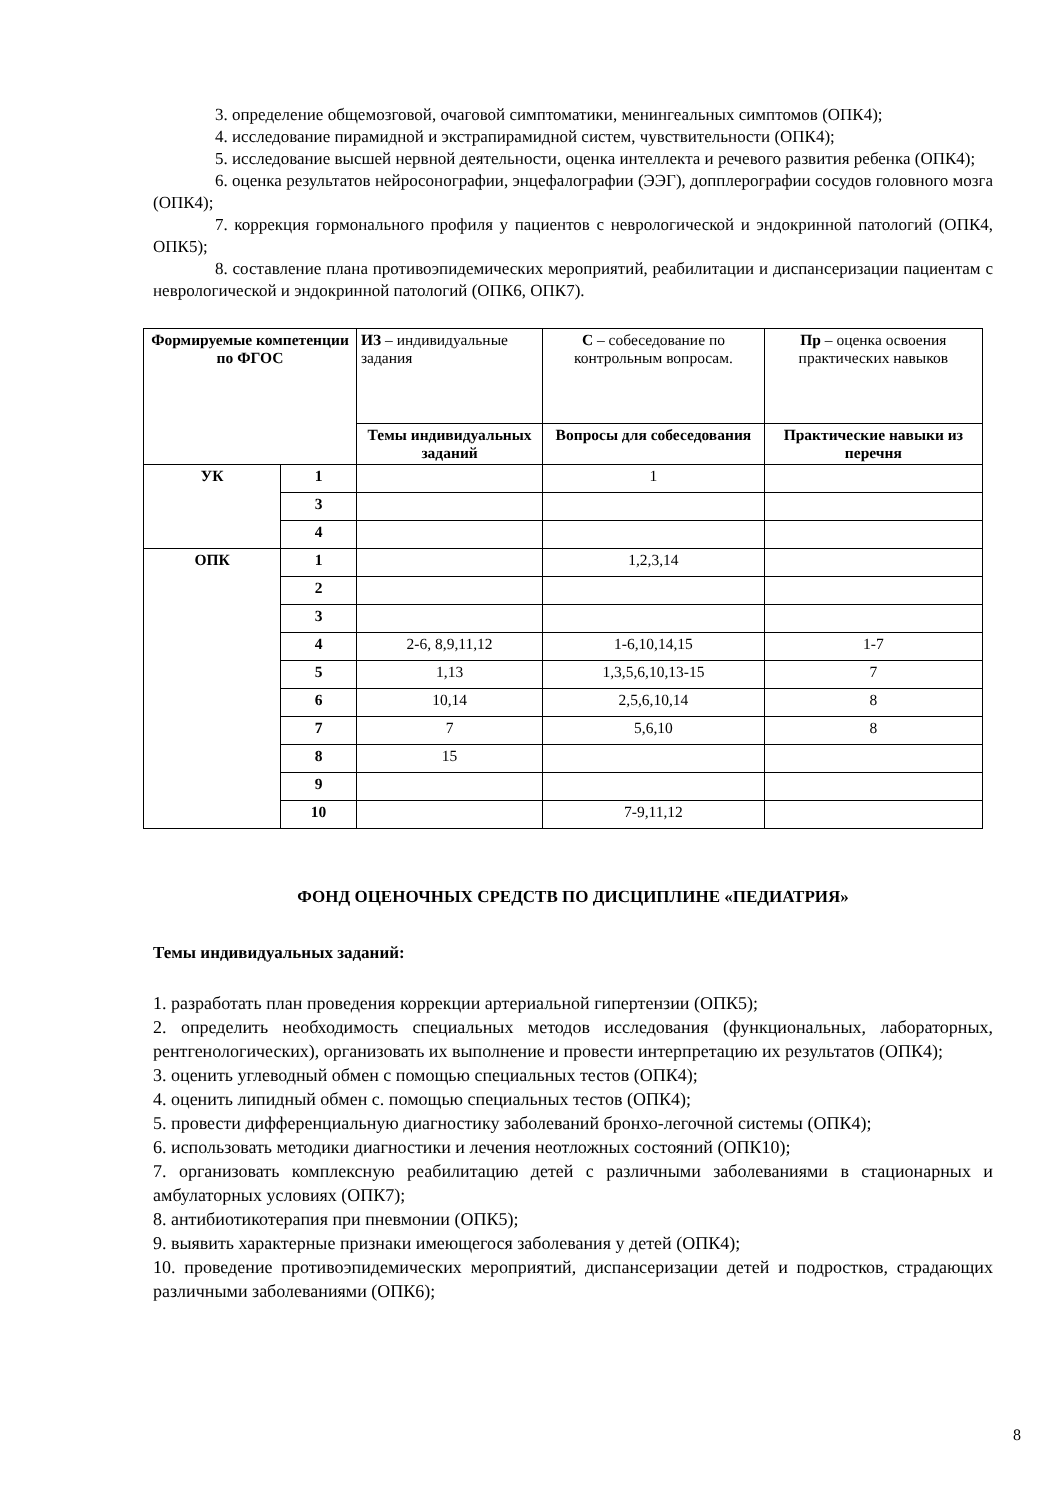3. определение общемозговой, очаговой симптоматики, менингеальных симптомов (ОПК4);
4. исследование пирамидной и экстрапирамидной систем, чувствительности (ОПК4);
5. исследование высшей нервной деятельности, оценка интеллекта и речевого развития ребенка (ОПК4);
6. оценка результатов нейросонографии, энцефалографии (ЭЭГ), допплерографии сосудов головного мозга (ОПК4);
7. коррекция гормонального профиля у пациентов с неврологической и эндокринной патологий (ОПК4, ОПК5);
8. составление плана противоэпидемических мероприятий, реабилитации и диспансеризации пациентам с неврологической и эндокринной патологий (ОПК6, ОПК7).
| Формируемые компетенции по ФГОС | | ИЗ – индивидуальные задания | С – собеседование по контрольным вопросам. | Пр – оценка освоения практических навыков |
| | | Темы индивидуальных заданий | Вопросы для собеседования | Практические навыки из перечня |
| УК | 1 | | 1 | |
| | 3 | | | |
| | 4 | | | |
| ОПК | 1 | | 1,2,3,14 | |
| | 2 | | | |
| | 3 | | | |
| | 4 | 2-6, 8,9,11,12 | 1-6,10,14,15 | 1-7 |
| | 5 | 1,13 | 1,3,5,6,10,13-15 | 7 |
| | 6 | 10,14 | 2,5,6,10,14 | 8 |
| | 7 | 7 | 5,6,10 | 8 |
| | 8 | 15 | | |
| | 9 | | | |
| | 10 | | 7-9,11,12 | |
ФОНД ОЦЕНОЧНЫХ СРЕДСТВ ПО ДИСЦИПЛИНЕ «ПЕДИАТРИЯ»
Темы индивидуальных заданий:
1. разработать план проведения коррекции артериальной гипертензии (ОПК5);
2. определить необходимость специальных методов исследования (функциональных, лабораторных, рентгенологических), организовать их выполнение и провести интерпретацию их результатов (ОПК4);
3. оценить углеводный обмен с помощью специальных тестов (ОПК4);
4. оценить липидный обмен с. помощью специальных тестов (ОПК4);
5. провести дифференциальную диагностику заболеваний бронхо-легочной системы (ОПК4);
6. использовать методики диагностики и лечения неотложных состояний (ОПК10);
7. организовать комплексную реабилитацию детей с различными заболеваниями в стационарных и амбулаторных условиях (ОПК7);
8. антибиотикотерапия при пневмонии (ОПК5);
9. выявить характерные признаки имеющегося заболевания у детей (ОПК4);
10. проведение противоэпидемических мероприятий, диспансеризации детей и подростков, страдающих различными заболеваниями (ОПК6);
8